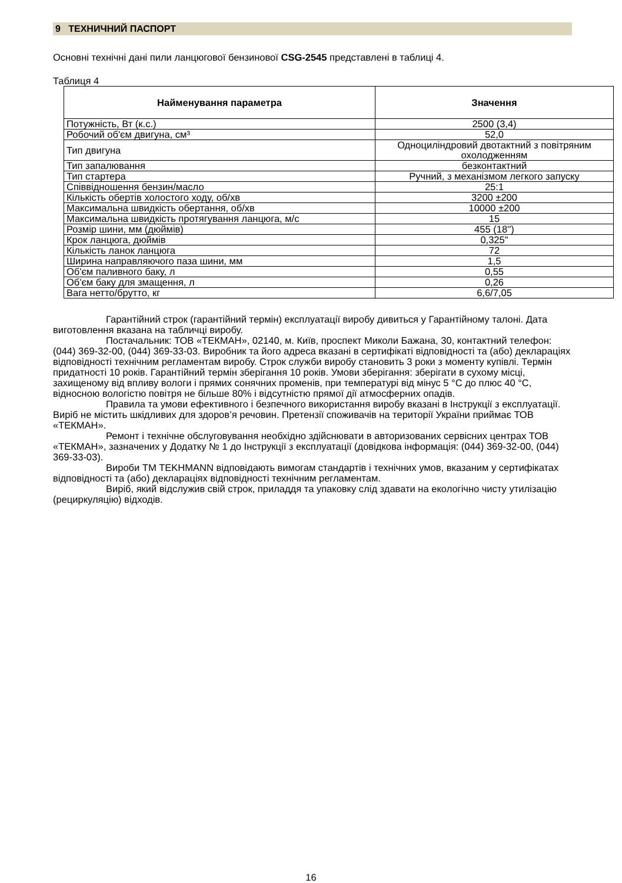9 ТЕХНИЧНИЙ ПАСПОРТ
Основні технічні дані пили ланцюгової бензинової CSG-2545 представлені в таблиці 4.
Таблиця 4
| Найменування параметра | Значення |
| --- | --- |
| Потужність, Вт (к.с.) | 2500 (3,4) |
| Робочий об'єм двигуна, см³ | 52,0 |
| Тип двигуна | Одноциліндровий двотактний з повітряним охолодженням |
| Тип запалювання | безконтактний |
| Тип стартера | Ручний, з механізмом легкого запуску |
| Співвідношення бензин/масло | 25:1 |
| Кількість обертів холостого ходу, об/хв | 3200 ±200 |
| Максимальна швидкість обертання, об/хв | 10000 ±200 |
| Максимальна швидкість протягування ланцюга, м/с | 15 |
| Розмір шини, мм (дюймів) | 455 (18'') |
| Крок ланцюга, дюймів | 0,325" |
| Кількість ланок ланцюга | 72 |
| Ширина направляючого паза шини, мм | 1,5 |
| Об'єм паливного баку, л | 0,55 |
| Об'єм баку для змащення, л | 0,26 |
| Вага нетто/брутто, кг | 6,6/7,05 |
Гарантійний строк (гарантійний термін) експлуатації виробу дивиться у Гарантійному талоні. Дата виготовлення вказана на табличці виробу.
Постачальник: ТОВ «ТЕКМАН», 02140, м. Київ, проспект Миколи Бажана, 30, контактний телефон: (044) 369-32-00, (044) 369-33-03. Виробник та його адреса вказані в сертифікаті відповідності та (або) деклараціях відповідності технічним регламентам виробу. Строк служби виробу становить 3 роки з моменту купівлі. Термін придатності 10 років. Гарантійний термін зберігання 10 років. Умови зберігання: зберігати в сухому місці, захищеному від впливу вологи і прямих сонячних променів, при температурі від мінус 5 °С до плюс 40 °С, відносною вологістю повітря не більше 80% і відсутністю прямої дії атмосферних опадів.
Правила та умови ефективного і безпечного використання виробу вказані в Інструкції з експлуатації. Виріб не містить шкідливих для здоров’я речовин. Претензії споживачів на території України приймає ТОВ «ТЕКМАН».
Ремонт і технічне обслуговування необхідно здійснювати в авторизованих сервісних центрах ТОВ «ТЕКМАН», зазначених у Додатку № 1 до Інструкції з експлуатації (довідкова інформація: (044) 369-32-00, (044) 369-33-03).
Вироби ТМ TEKHMANN відповідають вимогам стандартів і технічних умов, вказаним у сертифікатах відповідності та (або) деклараціях відповідності технічним регламентам.
Виріб, який відслужив свій строк, приладдя та упаковку слід здавати на екологічно чисту утилізацію (рециркуляцію) відходів.
16